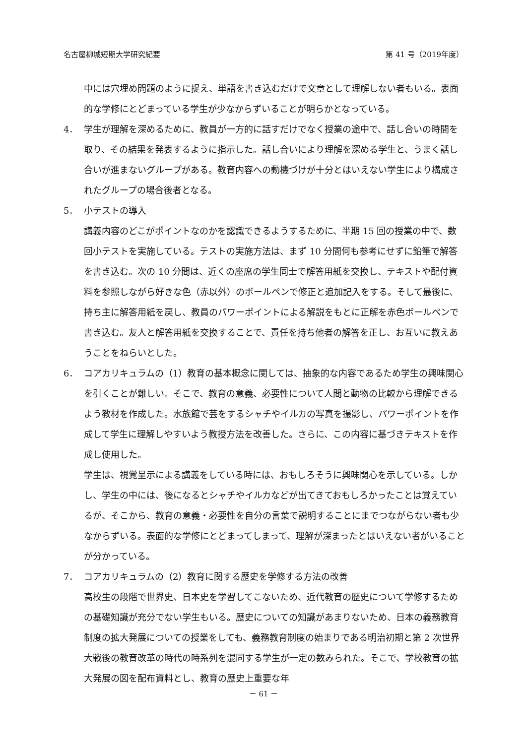名古屋柳城短期大学研究紀要 第 41 号（2019年度）
中には穴埋め問題のように捉え、単語を書き込むだけで文章として理解しない者もいる。表面的な学修にとどまっている学生が少なからずいることが明らかとなっている。
4． 学生が理解を深めるために、教員が一方的に話すだけでなく授業の途中で、話し合いの時間を取り、その結果を発表するように指示した。話し合いにより理解を深める学生と、うまく話し合いが進まないグループがある。教育内容への動機づけが十分とはいえない学生により構成されたグループの場合後者となる。
5． 小テストの導入
講義内容のどこがポイントなのかを認識できるようするために、半期 15 回の授業の中で、数回小テストを実施している。テストの実施方法は、まず 10 分間何も参考にせずに鉛筆で解答を書き込む。次の 10 分間は、近くの座席の学生同士で解答用紙を交換し、テキストや配付資料を参照しながら好きな色（赤以外）のボールペンで修正と追加記入をする。そして最後に、持ち主に解答用紙を戻し、教員のパワーポイントによる解説をもとに正解を赤色ボールペンで書き込む。友人と解答用紙を交換することで、責任を持ち他者の解答を正し、お互いに教えあうことをねらいとした。
6． コアカリキュラムの（1）教育の基本概念に関しては、抽象的な内容であるため学生の興味関心を引くことが難しい。そこで、教育の意義、必要性について人間と動物の比較から理解できるよう教材を作成した。水族館で芸をするシャチやイルカの写真を撮影し、パワーポイントを作成して学生に理解しやすいよう教授方法を改善した。さらに、この内容に基づきテキストを作成し使用した。
学生は、視覚呈示による講義をしている時には、おもしろそうに興味関心を示している。しかし、学生の中には、後になるとシャチやイルカなどが出てきておもしろかったことは覚えているが、そこから、教育の意義・必要性を自分の言葉で説明することにまでつながらない者も少なからずいる。表面的な学修にとどまってしまって、理解が深まったとはいえない者がいることが分かっている。
7． コアカリキュラムの（2）教育に関する歴史を学修する方法の改善
高校生の段階で世界史、日本史を学習してこないため、近代教育の歴史について学修するための基礎知識が充分でない学生もいる。歴史についての知識があまりないため、日本の義務教育制度の拡大発展についての授業をしても、義務教育制度の始まりである明治初期と第 2 次世界大戦後の教育改革の時代の時系列を混同する学生が一定の数みられた。そこで、学校教育の拡大発展の図を配布資料とし、教育の歴史上重要な年
－ 61 －